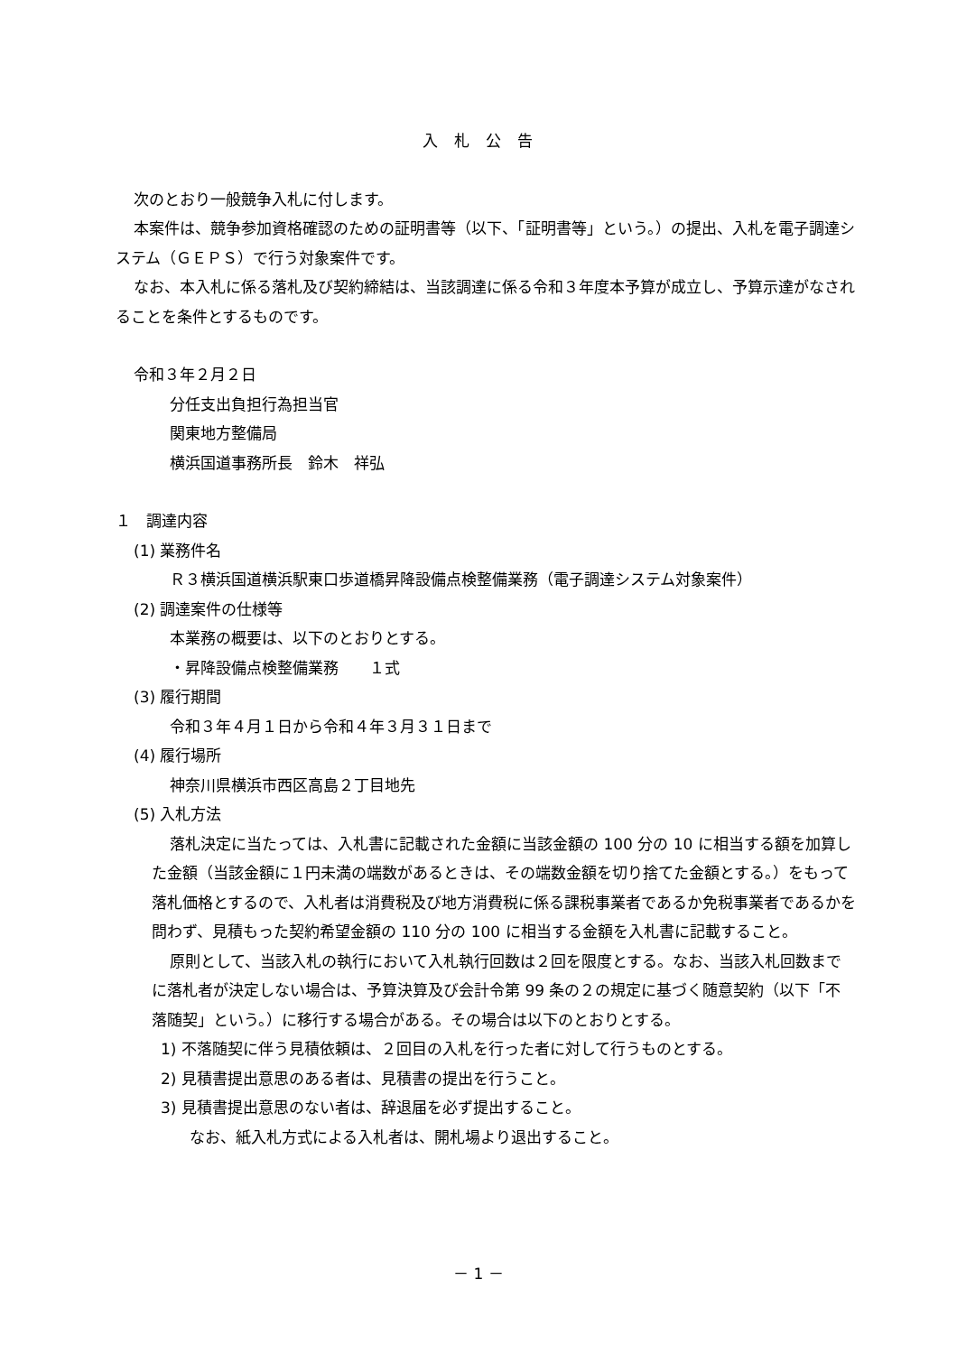入札公告
次のとおり一般競争入札に付します。
本案件は、競争参加資格確認のための証明書等（以下、「証明書等」という。）の提出、入札を電子調達システム（ＧＥＰＳ）で行う対象案件です。
なお、本入札に係る落札及び契約締結は、当該調達に係る令和３年度本予算が成立し、予算示達がなされることを条件とするものです。
令和３年２月２日
分任支出負担行為担当官
関東地方整備局
横浜国道事務所長　鈴木　祥弘
１　調達内容
(1) 業務件名
Ｒ３横浜国道横浜駅東口歩道橋昇降設備点検整備業務（電子調達システム対象案件）
(2) 調達案件の仕様等
本業務の概要は、以下のとおりとする。
・昇降設備点検整備業務　　１式
(3) 履行期間
令和３年４月１日から令和４年３月３１日まで
(4) 履行場所
神奈川県横浜市西区高島２丁目地先
(5) 入札方法
落札決定に当たっては、入札書に記載された金額に当該金額の 100 分の 10 に相当する額を加算した金額（当該金額に１円未満の端数があるときは、その端数金額を切り捨てた金額とする。）をもって落札価格とするので、入札者は消費税及び地方消費税に係る課税事業者であるか免税事業者であるかを問わず、見積もった契約希望金額の 110 分の 100 に相当する金額を入札書に記載すること。
原則として、当該入札の執行において入札執行回数は２回を限度とする。なお、当該入札回数までに落札者が決定しない場合は、予算決算及び会計令第 99 条の２の規定に基づく随意契約（以下「不落随契」という。）に移行する場合がある。その場合は以下のとおりとする。
1) 不落随契に伴う見積依頼は、２回目の入札を行った者に対して行うものとする。
2) 見積書提出意思のある者は、見積書の提出を行うこと。
3) 見積書提出意思のない者は、辞退届を必ず提出すること。
なお、紙入札方式による入札者は、開札場より退出すること。
－ 1 －